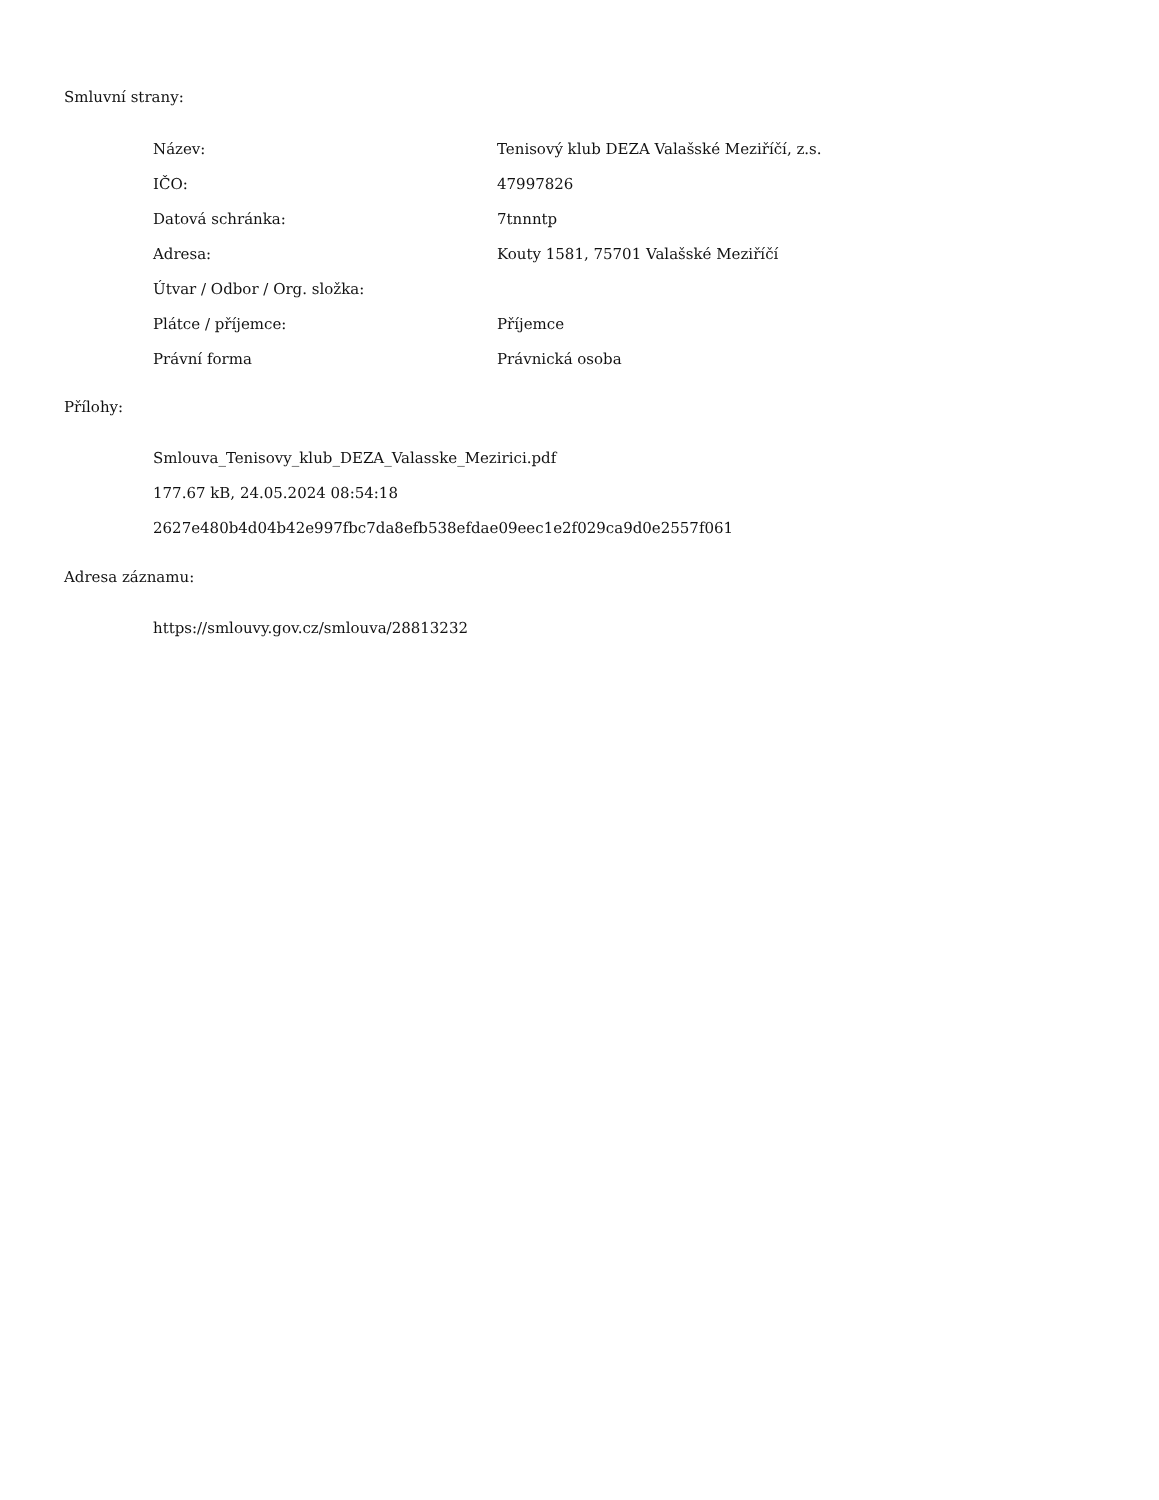Smluvní strany:
| Název: | Tenisový klub DEZA Valašské Meziříčí, z.s. |
| IČO: | 47997826 |
| Datová schránka: | 7tnnntp |
| Adresa: | Kouty 1581, 75701 Valašské Meziříčí |
| Útvar / Odbor / Org. složka: | |
| Plátce / příjemce: | Příjemce |
| Právní forma | Právnická osoba |
Přílohy:
Smlouva_Tenisovy_klub_DEZA_Valasske_Mezirici.pdf
177.67 kB, 24.05.2024 08:54:18
2627e480b4d04b42e997fbc7da8efb538efdae09eec1e2f029ca9d0e2557f061
Adresa záznamu:
https://smlouvy.gov.cz/smlouva/28813232